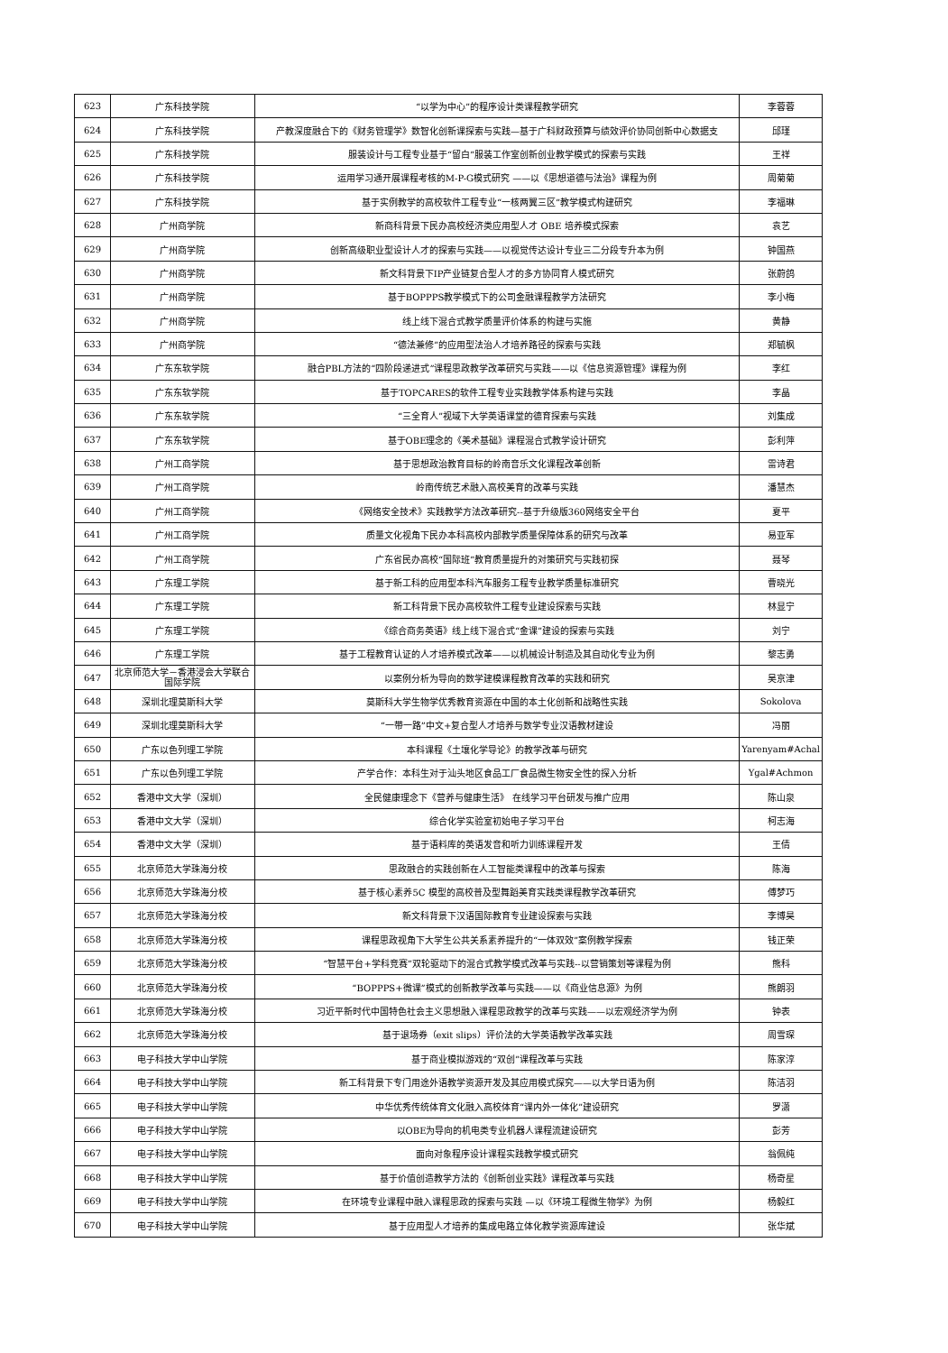| 623 | 广东科技学院 | “以学为中心”的程序设计类课程教学研究 | 李蓉蓉 |
| 624 | 广东科技学院 | 产教深度融合下的《财务管理学》数智化创新课探索与实践—基于广科财政预算与绩效评价协同创新中心数据支 | 邱瑾 |
| 625 | 广东科技学院 | 服装设计与工程专业基于“留白”服装工作室创新创业教学模式的探索与实践 | 王祥 |
| 626 | 广东科技学院 | 运用学习通开展课程考核的M-P-G模式研究 ——以《思想道德与法治》课程为例 | 周菊菊 |
| 627 | 广东科技学院 | 基于实例教学的高校软件工程专业“一核两翼三区”教学模式构建研究 | 李福琳 |
| 628 | 广州商学院 | 新商科背景下民办高校经济类应用型人才 OBE 培养模式探索 | 袁艺 |
| 629 | 广州商学院 | 创新高级职业型设计人才的探索与实践——以视觉传达设计专业三二分段专升本为例 | 钟国燕 |
| 630 | 广州商学院 | 新文科背景下IP产业链复合型人才的多方协同育人模式研究 | 张蔚鸽 |
| 631 | 广州商学院 | 基于BOPPPS教学模式下的公司金融课程教学方法研究 | 李小梅 |
| 632 | 广州商学院 | 线上线下混合式教学质量评价体系的构建与实施 | 黄静 |
| 633 | 广州商学院 | “德法兼修”的应用型法治人才培养路径的探索与实践 | 郑毓枫 |
| 634 | 广东东软学院 | 融合PBL方法的“四阶段递进式”课程思政教学改革研究与实践——以《信息资源管理》课程为例 | 李红 |
| 635 | 广东东软学院 | 基于TOPCARES的软件工程专业实践教学体系构建与实践 | 李晶 |
| 636 | 广东东软学院 | “三全育人”视域下大学英语课堂的德育探索与实践 | 刘集成 |
| 637 | 广东东软学院 | 基于OBE理念的《美术基础》课程混合式教学设计研究 | 彭利萍 |
| 638 | 广州工商学院 | 基于思想政治教育目标的岭南音乐文化课程改革创新 | 雷诗君 |
| 639 | 广州工商学院 | 岭南传统艺术融入高校美育的改革与实践 | 潘慧杰 |
| 640 | 广州工商学院 | 《网络安全技术》实践教学方法改革研究--基于升级版360网络安全平台 | 夏平 |
| 641 | 广州工商学院 | 质量文化视角下民办本科高校内部教学质量保障体系的研究与改革 | 易亚军 |
| 642 | 广州工商学院 | 广东省民办高校“国际班”教育质量提升的对策研究与实践初探 | 聂琴 |
| 643 | 广东理工学院 | 基于新工科的应用型本科汽车服务工程专业教学质量标准研究 | 曹晓光 |
| 644 | 广东理工学院 | 新工科背景下民办高校软件工程专业建设探索与实践 | 林显宁 |
| 645 | 广东理工学院 | 《综合商务英语》线上线下混合式“金课”建设的探索与实践 | 刘宁 |
| 646 | 广东理工学院 | 基于工程教育认证的人才培养模式改革——以机械设计制造及其自动化专业为例 | 黎志勇 |
| 647 | 北京师范大学－香港浸会大学联合国际学院 | 以案例分析为导向的数学建模课程教育改革的实践和研究 | 吴京津 |
| 648 | 深圳北理莫斯科大学 | 莫斯科大学生物学优秀教育资源在中国的本土化创新和战略性实践 | Sokolova |
| 649 | 深圳北理莫斯科大学 | “一带一路”中文+复合型人才培养与数学专业汉语教材建设 | 冯丽 |
| 650 | 广东以色列理工学院 | 本科课程《土壤化学导论》的教学改革与研究 | Yarenyam#Achal |
| 651 | 广东以色列理工学院 | 产学合作：本科生对于汕头地区食品工厂食品微生物安全性的探入分析 | Ygal#Achmon |
| 652 | 香港中文大学（深圳） | 全民健康理念下《营养与健康生活》 在线学习平台研发与推广应用 | 陈山泉 |
| 653 | 香港中文大学（深圳） | 综合化学实验室初始电子学习平台 | 柯志海 |
| 654 | 香港中文大学（深圳） | 基于语料库的英语发音和听力训练课程开发 | 王倩 |
| 655 | 北京师范大学珠海分校 | 思政融合的实践创新在人工智能类课程中的改革与探索 | 陈海 |
| 656 | 北京师范大学珠海分校 | 基于核心素养5C 模型的高校普及型舞蹈美育实践类课程教学改革研究 | 傅梦巧 |
| 657 | 北京师范大学珠海分校 | 新文科背景下汉语国际教育专业建设探索与实践 | 李博昊 |
| 658 | 北京师范大学珠海分校 | 课程思政视角下大学生公共关系素养提升的“一体双效”案例教学探索 | 钱正荣 |
| 659 | 北京师范大学珠海分校 | “智慧平台+学科竞赛”双轮驱动下的混合式教学模式改革与实践--以营销策划等课程为例 | 熊科 |
| 660 | 北京师范大学珠海分校 | “BOPPPS+微课”模式的创新教学改革与实践——以《商业信息源》为例 | 熊朗羽 |
| 661 | 北京师范大学珠海分校 | 习近平新时代中国特色社会主义思想融入课程思政教学的改革与实践——以宏观经济学为例 | 钟表 |
| 662 | 北京师范大学珠海分校 | 基于退场券（exit slips）评价法的大学英语教学改革实践 | 周雪琛 |
| 663 | 电子科技大学中山学院 | 基于商业模拟游戏的“双创”课程改革与实践 | 陈家淳 |
| 664 | 电子科技大学中山学院 | 新工科背景下专门用途外语教学资源开发及其应用模式探究——以大学日语为例 | 陈洁羽 |
| 665 | 电子科技大学中山学院 | 中华优秀传统体育文化融入高校体育“课内外一体化”建设研究 | 罗潇 |
| 666 | 电子科技大学中山学院 | 以OBE为导向的机电类专业机器人课程流建设研究 | 彭芳 |
| 667 | 电子科技大学中山学院 | 面向对象程序设计课程实践教学模式研究 | 翁佩纯 |
| 668 | 电子科技大学中山学院 | 基于价值创造教学方法的《创新创业实践》课程改革与实践 | 杨奇星 |
| 669 | 电子科技大学中山学院 | 在环境专业课程中融入课程思政的探索与实践 —以《环境工程微生物学》为例 | 杨毅红 |
| 670 | 电子科技大学中山学院 | 基于应用型人才培养的集成电路立体化教学资源库建设 | 张华斌 |